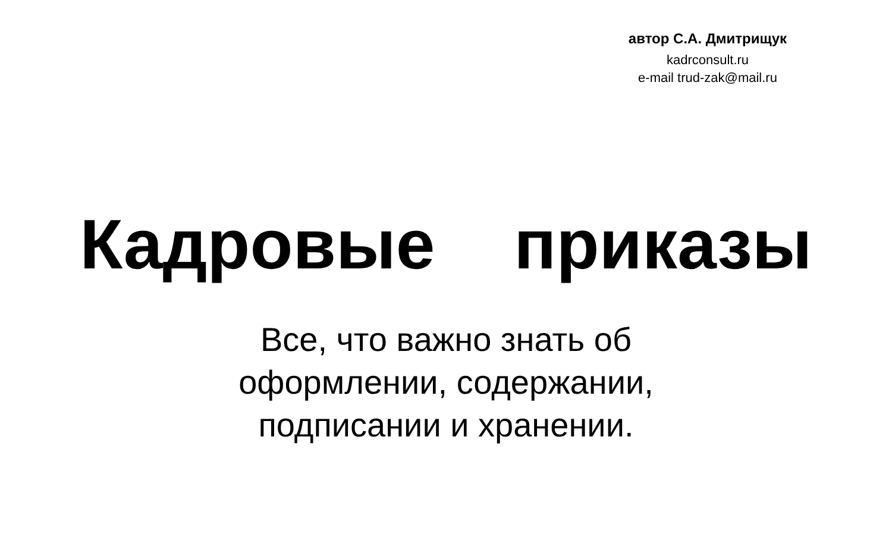автор С.А. Дмитрищук
kadrconsult.ru
e-mail trud-zak@mail.ru
Кадровые приказы
Все, что важно знать об
оформлении, содержании,
подписании и хранении.